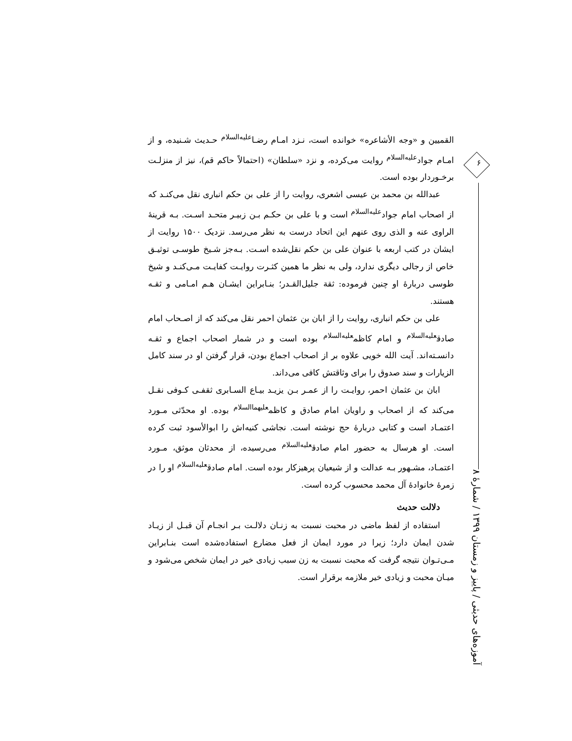القمیین و «وجه الأشاعره» خوانده است، نـزد امـام رضـا<sup>علیه‌السلام</sup> حـدیث شـنیده، و از امـام جواد<sup>علیه‌السلام</sup> روایت می‌کرده، و نزد «سلطان» (احتمالاً حاکم قم)، نیز از منزلـت برخـوردار بوده است.
عبدالله بن محمد بن عیسی اشعری، روایت را از علی بن حکم انباری نقل می‌کنـد که از اصحاب امام جواد<sup>علیه‌السلام</sup> است و با علی بن حکـم بـن زبیـر متحـد اسـت. بـه قرینهٔ الراوی عنه و الذی روی عنهم این اتحاد درست به نظر می‌رسد. نزدیک ۱۵۰۰ روایت از ایشان در کتب اربعه با عنوان علی بن حکم نقل‌شده اسـت. بـه‌جز شـیخ طوسـی توثیـق خاص از رجالی دیگری ندارد، ولی به نظر ما همین کثـرت روایـت کفایـت مـی‌کنـد و شیخ طوسی دربارهٔ او چنین فرموده: ثقة جلیل‌القـدر؛ بنـابراین ایشـان هـم امـامی و ثقـه هستند.
علی بن حکم انباری، روایت را از ابان بن عثمان احمر نقل می‌کند که از اصـحاب امام صادق<sup>علیه‌السلام</sup> و امام کاظم<sup>علیه‌السلام</sup> بوده است و در شمار اصحاب اجماع و ثقـه دانسـته‌اند. آیت الله خویی علاوه بر از اصحاب اجماع بودن، قرار گرفتن او در سند کامل الزیارات و سند صدوق را برای وثاقتش کافی می‌داند.
ابان بن عثمان احمر، روایـت را از عمـر بـن یزیـد بیـاع السـابری ثقفـی کـوفی نقـل می‌کند که از اصحاب و راویان امام صادق و کاظم<sup>علیهماالسلام</sup> بوده. او محدّثی مـورد اعتمـاد است و کتابی دربارهٔ حج نوشته است. نجاشی کنیه‌اش را ابوالأسود ثبت کرده است. او هرسال به حضور امام صادق<sup>علیه‌السلام</sup> می‌رسیده، از محدثان موثق، مـورد اعتمـاد، مشـهور بـه عدالت و از شیعیان پرهیزکار بوده است. امام صادق<sup>علیه‌السلام</sup> او را در زمرهٔ خانوادهٔ آل محمد محسوب کرده است.
دلالت حدیث
استفاده از لفظ ماضی در محبت نسبت به زنـان دلالـت بـر انجـام آن قبـل از زیـاد شدن ایمان دارد؛ زیرا در مورد ایمان از فعل مضارع استفاده‌شده است بنـابراین مـی‌تـوان نتیجه گرفت که محبت نسبت به زن سبب زیادی خیر در ایمان شخص می‌شود و میـان محبت و زیادی خیر ملازمه برقرار است.
۶
آموزه‌های حدیثی / پاییز و زمستان ۱۳۹۹ / شمارهٔ ۸